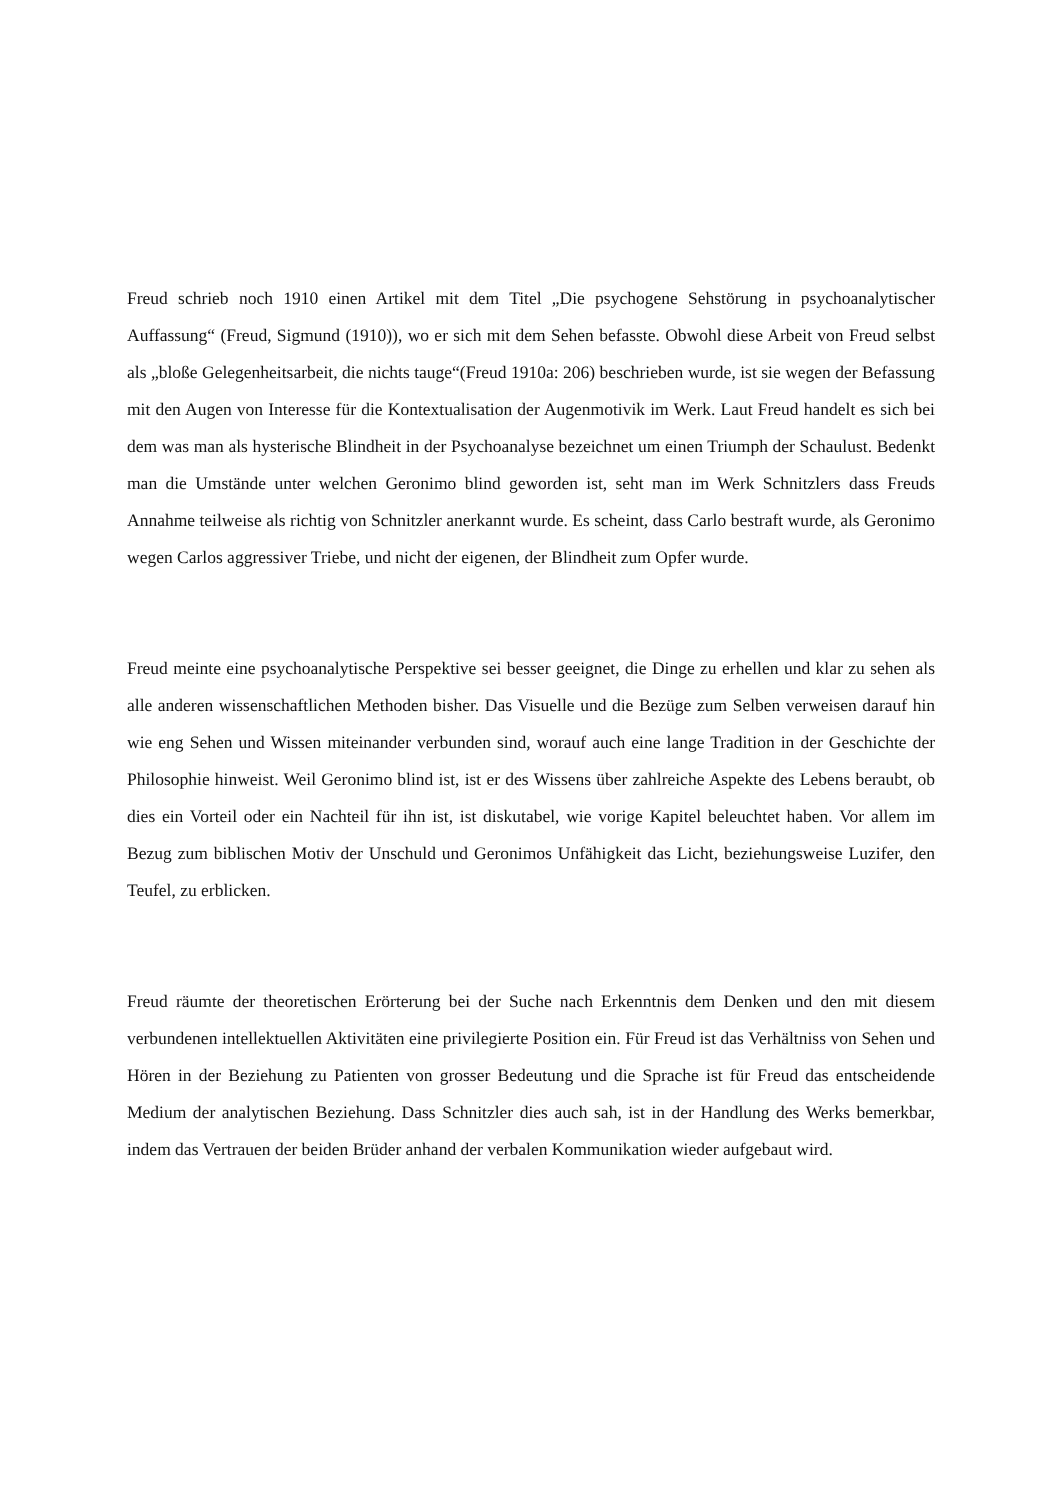Freud schrieb noch 1910 einen Artikel mit dem Titel „Die psychogene Sehstörung in psychoanalytischer Auffassung“ (Freud, Sigmund (1910)), wo er sich mit dem Sehen befasste. Obwohl diese Arbeit von Freud selbst als „bloße Gelegenheitsarbeit, die nichts tauge“(Freud 1910a: 206) beschrieben wurde, ist sie wegen der Befassung mit den Augen von Interesse für die Kontextualisation der Augenmotivik im Werk. Laut Freud handelt es sich bei dem was man als hysterische Blindheit in der Psychoanalyse bezeichnet um einen Triumph der Schaulust. Bedenkt man die Umstände unter welchen Geronimo blind geworden ist, seht man im Werk Schnitzlers dass Freuds Annahme teilweise als richtig von Schnitzler anerkannt wurde. Es scheint, dass Carlo bestraft wurde, als Geronimo wegen Carlos aggressiver Triebe, und nicht der eigenen, der Blindheit zum Opfer wurde.
Freud meinte eine psychoanalytische Perspektive sei besser geeignet, die Dinge zu erhellen und klar zu sehen als alle anderen wissenschaftlichen Methoden bisher. Das Visuelle und die Bezüge zum Selben verweisen darauf hin wie eng Sehen und Wissen miteinander verbunden sind, worauf auch eine lange Tradition in der Geschichte der Philosophie hinweist. Weil Geronimo blind ist, ist er des Wissens über zahlreiche Aspekte des Lebens beraubt, ob dies ein Vorteil oder ein Nachteil für ihn ist, ist diskutabel, wie vorige Kapitel beleuchtet haben. Vor allem im Bezug zum biblischen Motiv der Unschuld und Geronimos Unfähigkeit das Licht, beziehungsweise Luzifer, den Teufel, zu erblicken.
Freud räumte der theoretischen Erörterung bei der Suche nach Erkenntnis dem Denken und den mit diesem verbundenen intellektuellen Aktivitäten eine privilegierte Position ein. Für Freud ist das Verhältniss von Sehen und Hören in der Beziehung zu Patienten von grosser Bedeutung und die Sprache ist für Freud das entscheidende Medium der analytischen Beziehung. Dass Schnitzler dies auch sah, ist in der Handlung des Werks bemerkbar, indem das Vertrauen der beiden Brüder anhand der verbalen Kommunikation wieder aufgebaut wird.